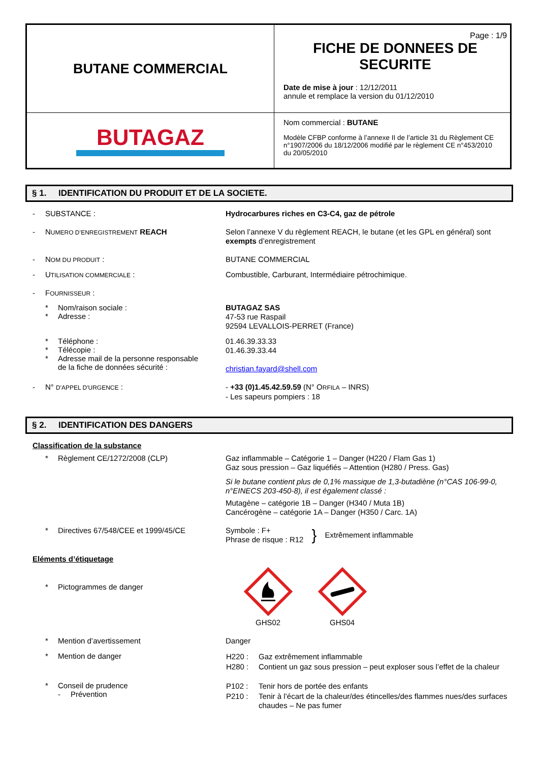| BUTANE COMMERCIAL | Page : 1/9 FICHE DE DONNEES DE SECURITE Date de mise à jour : 12/12/2011 annule et remplace la version du 01/12/2010 |
| BUTAGAZ | Nom commercial : BUTANE Modèle CFBP conforme à l’annexe II de l’article 31 du Règlement CE n°1907/2006 du 18/12/2006 modifié par le règlement CE n°453/2010 du 20/05/2010 |
§ 1. IDENTIFICATION DU PRODUIT ET DE LA SOCIETE.
- SUBSTANCE :
Hydrocarbures riches en C3-C4, gaz de pétrole
- NUMERO D’ENREGISTREMENT REACH
Selon l’annexe V du règlement REACH, le butane (et les GPL en général) sont exempts d’enregistrement
- NOM DU PRODUIT :
BUTANE COMMERCIAL
- UTILISATION COMMERCIALE :
Combustible, Carburant, Intermédiaire pétrochimique.
- FOURNISSEUR :
* Nom/raison sociale :
* Adresse :
BUTAGAZ SAS
47-53 rue Raspail
92594 LEVALLOIS-PERRET (France)
* Téléphone :
* Télécopie :
* Adresse mail de la personne responsable
de la fiche de données sécurité :
01.46.39.33.33
01.46.39.33.44
christian.fayard@shell.com
- N° D'APPEL D'URGENCE :
- +33 (0)1.45.42.59.59 (N° ORFILA – INRS)
- Les sapeurs pompiers : 18
§ 2. IDENTIFICATION DES DANGERS
Classification de la substance
* Règlement CE/1272/2008 (CLP)
Gaz inflammable – Catégorie 1 – Danger (H220 / Flam Gas 1)
Gaz sous pression – Gaz liquéfiés – Attention (H280 / Press. Gas)
Si le butane contient plus de 0,1% massique de 1,3-butadiène (n°CAS 106-99-0, n°EINECS 203-450-8), il est également classé :
Mutagène – catégorie 1B – Danger (H340 / Muta 1B)
Cancérogène – catégorie 1A – Danger (H350 / Carc. 1A)
* Directives 67/548/CEE et 1999/45/CE
Symbole : F+
Phrase de risque : R12
}
Extrêmement inflammable
Eléments d’étiquetage
* Pictogrammes de danger
GHS02
GHS04
* Mention d’avertissement
Danger
* Mention de danger
| H220 : | Gaz extrêmement inflammable |
| H280 : | Contient un gaz sous pression – peut exploser sous l’effet de la chaleur |
* Conseil de prudence
- Prévention
| P102 : | Tenir hors de portée des enfants |
| P210 : | Tenir à l’écart de la chaleur/des étincelles/des flammes nues/des surfaces chaudes – Ne pas fumer |